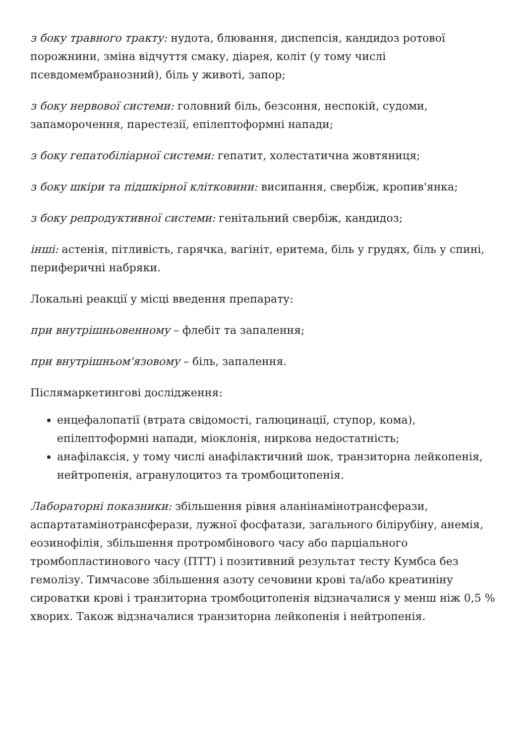з боку травного тракту: нудота, блювання, диспепсія, кандидоз ротової порожнини, зміна відчуття смаку, діарея, коліт (у тому числі псевдомембранозний), біль у животі, запор;
з боку нервової системи: головний біль, безсоння, неспокій, судоми, запаморочення, парестезії, епілептоформні напади;
з боку гепатобіліарної системи: гепатит, холестатична жовтяниця;
з боку шкіри та підшкірної клітковини: висипання, свербіж, кропив'янка;
з боку репродуктивної системи: генітальний свербіж, кандидоз;
інші: астенія, пітливість, гарячка, вагініт, еритема, біль у грудях, біль у спині, периферичні набряки.
Локальні реакції у місці введення препарату:
при внутрішньовенному – флебіт та запалення;
при внутрішньом'язовому – біль, запалення.
Післямаркетингові дослідження:
енцефалопатії (втрата свідомості, галюцинації, ступор, кома), епілептоформні напади, міоклонія, ниркова недостатність;
анафілаксія, у тому числі анафілактичний шок, транзиторна лейкопенія, нейтропенія, агранулоцитоз та тромбоцитопенія.
Лабораторні показники: збільшення рівня аланінамінотрансферази, аспартатамінотрансферази, лужної фосфатази, загального білірубіну, анемія, еозинофілія, збільшення протромбінового часу або парціального тромбопластинового часу (ПТТ) і позитивний результат тесту Кумбса без гемолізу. Тимчасове збільшення азоту сечовини крові та/або креатиніну сироватки крові і транзиторна тромбоцитопенія відзначалися у менш ніж 0,5 % хворих. Також відзначалися транзиторна лейкопенія і нейтропенія.